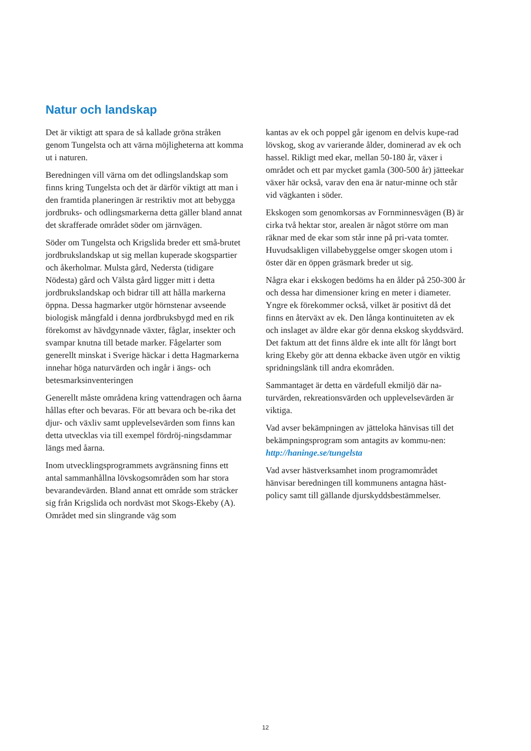Natur och landskap
Det är viktigt att spara de så kallade gröna stråken genom Tungelsta och att värna möjligheterna att komma ut i naturen.
Beredningen vill värna om det odlingslandskap som finns kring Tungelsta och det är därför viktigt att man i den framtida planeringen är restriktiv mot att bebygga jordbruks- och odlingsmarkerna detta gäller bland annat det skrafferade området söder om järnvägen.
Söder om Tungelsta och Krigslida breder ett små-brutet jordbrukslandskap ut sig mellan kuperade skogspartier och åkerholmar. Mulsta gård, Nedersta (tidigare Nödesta) gård och Välsta gård ligger mitt i detta jordbrukslandskap och bidrar till att hålla markerna öppna. Dessa hagmarker utgör hörnstenar avseende biologisk mångfald i denna jordbruksbygd med en rik förekomst av hävdgynnade växter, fåglar, insekter och svampar knutna till betade marker. Fågelarter som generellt minskat i Sverige häckar i detta Hagmarkerna innehar höga naturvärden och ingår i ängs- och betesmarksinventeringen
Generellt måste områdena kring vattendragen och åarna hållas efter och bevaras. För att bevara och be-rika det djur- och växliv samt upplevelsevärden som finns kan detta utvecklas via till exempel fördröj-ningsdammar längs med åarna.
Inom utvecklingsprogrammets avgränsning finns ett antal sammanhållna lövskogsområden som har stora bevarandevärden. Bland annat ett område som sträcker sig från Krigslida och nordväst mot Skogs-Ekeby (A). Området med sin slingrande väg som
kantas av ek och poppel går igenom en delvis kupe-rad lövskog, skog av varierande ålder, dominerad av ek och hassel. Rikligt med ekar, mellan 50-180 år, växer i området och ett par mycket gamla (300-500 år) jätteekar växer här också, varav den ena är natur-minne och står vid vägkanten i söder.
Ekskogen som genomkorsas av Fornminnesvägen (B) är cirka två hektar stor, arealen är något större om man räknar med de ekar som står inne på pri-vata tomter. Huvudsakligen villabebyggelse omger skogen utom i öster där en öppen gräsmark breder ut sig.
Några ekar i ekskogen bedöms ha en ålder på 250-300 år och dessa har dimensioner kring en meter i diameter. Yngre ek förekommer också, vilket är positivt då det finns en återväxt av ek. Den långa kontinuiteten av ek och inslaget av äldre ekar gör denna ekskog skyddsvärd. Det faktum att det finns äldre ek inte allt för långt bort kring Ekeby gör att denna ekbacke även utgör en viktig spridningslänk till andra ekområden.
Sammantaget är detta en värdefull ekmiljö där na-turvärden, rekreationsvärden och upplevelsevärden är viktiga.
Vad avser bekämpningen av jätteloka hänvisas till det bekämpningsprogram som antagits av kommu-nen: http://haninge.se/tungelsta
Vad avser hästverksamhet inom programområdet hänvisar beredningen till kommunens antagna häst-policy samt till gällande djurskyddsbestämmelser.
12